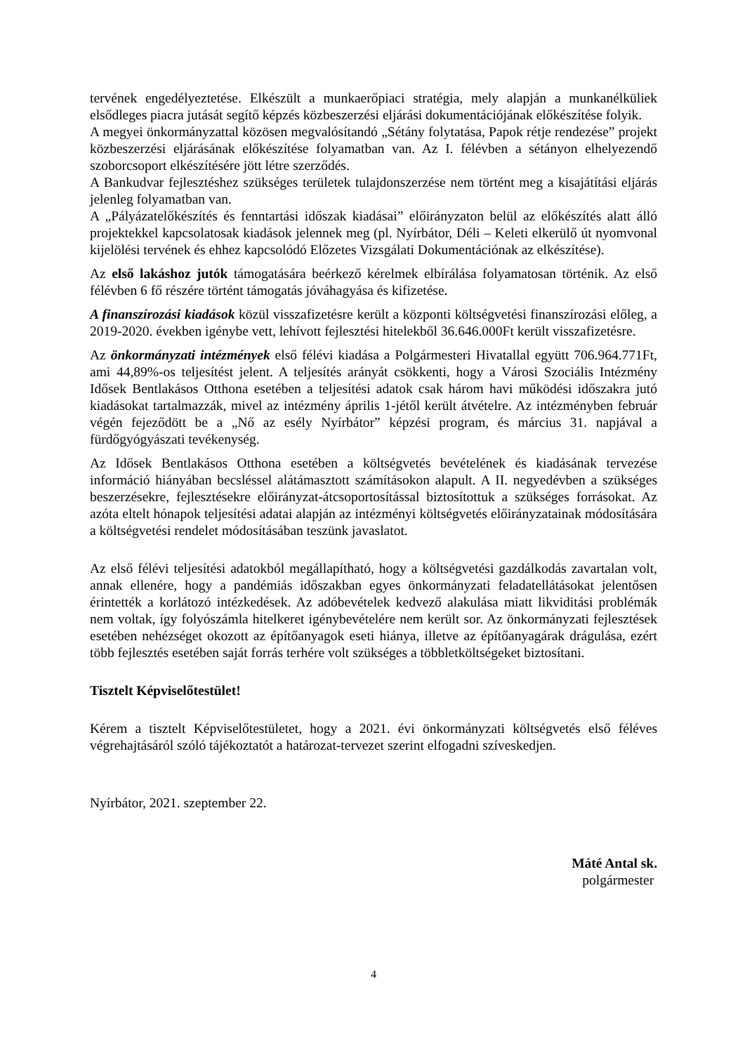tervének engedélyeztetése. Elkészült a munkaerőpiaci stratégia, mely alapján a munkanélküliek elsődleges piacra jutását segítő képzés közbeszerzési eljárási dokumentációjának előkészítése folyik.
A megyei önkormányzattal közösen megvalósítandó „Sétány folytatása, Papok rétje rendezése” projekt közbeszerzési eljárásának előkészítése folyamatban van. Az I. félévben a sétányon elhelyezendő szoborcsoport elkészítésére jött létre szerződés.
A Bankudvar fejlesztéshez szükséges területek tulajdonszerzése nem történt meg a kisajátítási eljárás jelenleg folyamatban van.
A „Pályázatelőkészítés és fenntartási időszak kiadásai” előirányzaton belül az előkészítés alatt álló projektekkel kapcsolatosak kiadások jelennek meg (pl. Nyírbátor, Déli – Keleti elkerülő út nyomvonal kijelölési tervének és ehhez kapcsolódó Előzetes Vizsgálati Dokumentációnak az elkészítése).
Az első lakáshoz jutók támogatására beérkező kérelmek elbírálása folyamatosan történik. Az első félévben 6 fő részére történt támogatás jóváhagyása és kifizetése.
A finanszírozási kiadások közül visszafizetésre került a központi költségvetési finanszírozási előleg, a 2019-2020. években igénybe vett, lehívott fejlesztési hitelekből 36.646.000Ft került visszafizetésre.
Az önkormányzati intézmények első félévi kiadása a Polgármesteri Hivatallal együtt 706.964.771Ft, ami 44,89%-os teljesítést jelent. A teljesítés arányát csökkenti, hogy a Városi Szociális Intézmény Idősek Bentlakásos Otthona esetében a teljesítési adatok csak három havi működési időszakra jutó kiadásokat tartalmazzák, mivel az intézmény április 1-jétől került átvételre. Az intézményben február végén fejeződött be a „Nő az esély Nyírbátor” képzési program, és március 31. napjával a fürdőgyógyászati tevékenység.
Az Idősek Bentlakásos Otthona esetében a költségvetés bevételének és kiadásának tervezése információ hiányában becsléssel alátámasztott számításokon alapult. A II. negyedévben a szükséges beszerzésekre, fejlesztésekre előirányzat-átcsoportosítással biztosítottuk a szükséges forrásokat. Az azóta eltelt hónapok teljesítési adatai alapján az intézményi költségvetés előirányzatainak módosítására a költségvetési rendelet módosításában teszünk javaslatot.
Az első félévi teljesítési adatokból megállapítható, hogy a költségvetési gazdálkodás zavartalan volt, annak ellenére, hogy a pandémiás időszakban egyes önkormányzati feladatellátásokat jelentősen érintették a korlátozó intézkedések. Az adóbevételek kedvező alakulása miatt likviditási problémák nem voltak, így folyószámla hitelkeret igénybevételére nem került sor. Az önkormányzati fejlesztések esetében nehézséget okozott az építőanyagok eseti hiánya, illetve az építőanyagárak drágulása, ezért több fejlesztés esetében saját forrás terhére volt szükséges a többletköltségeket biztosítani.
Tisztelt Képviselőtestület!
Kérem a tisztelt Képviselőtestületet, hogy a 2021. évi önkormányzati költségvetés első féléves végrehajtásáról szóló tájékoztatót a határozat-tervezet szerint elfogadni szíveskedjen.
Nyírbátor, 2021. szeptember 22.
Máté Antal sk.
polgármester
4